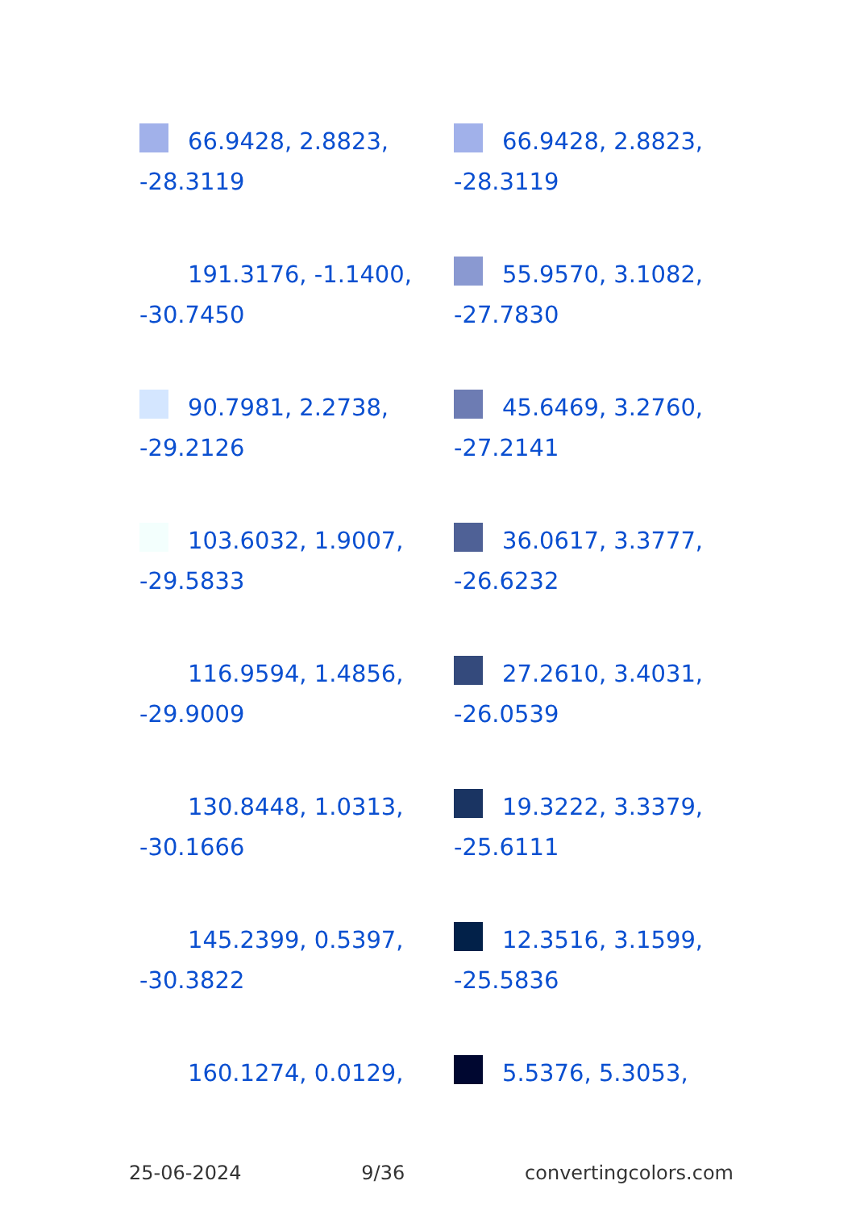66.9428, 2.8823,
-28.3119
66.9428, 2.8823,
-28.3119
191.3176, -1.1400,
-30.7450
55.9570, 3.1082,
-27.7830
90.7981, 2.2738,
-29.2126
45.6469, 3.2760,
-27.2141
103.6032, 1.9007,
-29.5833
36.0617, 3.3777,
-26.6232
116.9594, 1.4856,
-29.9009
27.2610, 3.4031,
-26.0539
130.8448, 1.0313,
-30.1666
19.3222, 3.3379,
-25.6111
145.2399, 0.5397,
-30.3822
12.3516, 3.1599,
-25.5836
160.1274, 0.0129,
5.5376, 5.3053,
25-06-2024 9/36 convertingcolors.com